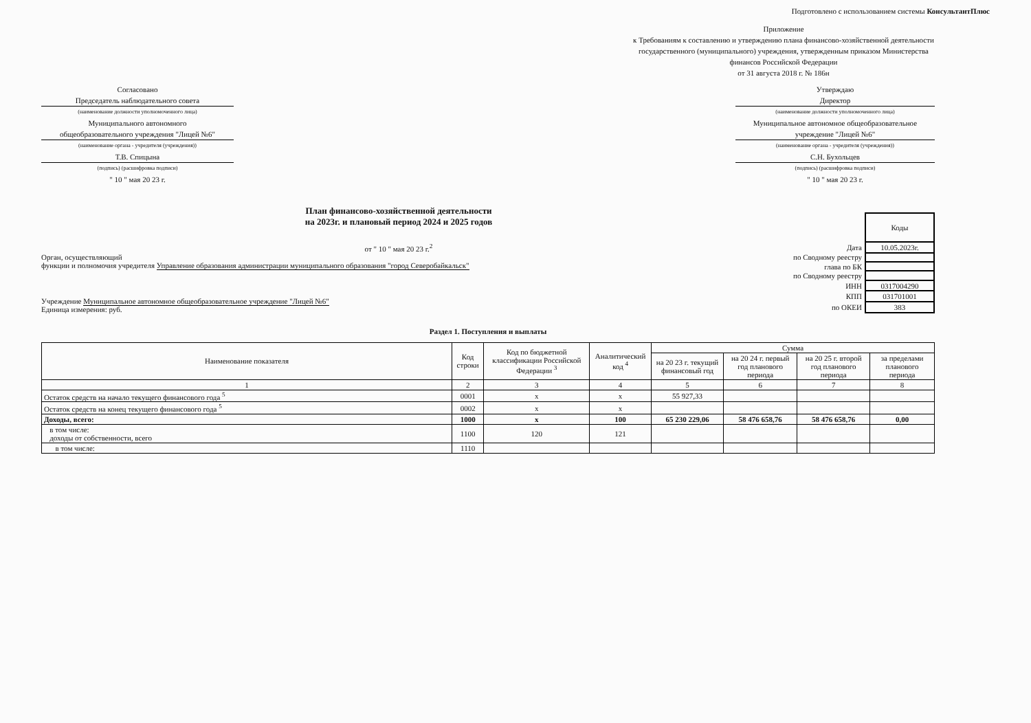Подготовлено с использованием системы КонсультантПлюс
Приложение
к Требованиям к составлению и утверждению плана финансово-хозяйственной деятельности государственного (муниципального) учреждения, утвержденным приказом Министерства финансов Российской Федерации
от 31 августа 2018 г. № 186н
Согласовано
Председатель наблюдательного совета
(наименование должности уполномоченного лица)
Муниципального автономного
общеобразовательного учреждения "Лицей №6"
(наименование органа - учредителя (учреждения))
Т.В. Спицына
(подпись) (расшифровка подписи)
" 10 " мая 20 23 г.
Утверждаю
Директор
(наименование должности уполномоченного лица)
Муниципальное автономное общеобразовательное учреждение "Лицей №6"
(наименование органа - учредителя (учреждения))
С.Н. Бухольцев
(подпись) (расшифровка подписи)
" 10 " мая 20 23 г.
План финансово-хозяйственной деятельности
на 2023г. и плановый период 2024 и 2025 годов
от " 10 " мая 20 23 г.<sup>2</sup>
Орган, осуществляющий
функции и полномочия учредителя Управление образования администрации муниципального образования "город Северобайкальск"
Учреждение Муниципальное автономное общеобразовательное учреждение "Лицей №6"
Единица измерения: руб.
| | Коды |
| Дата | 10.05.2023г. |
| по Сводному реестру | |
| глава по БК | |
| по Сводному реестру | |
| ИНН | 0317004290 |
| КПП | 031701001 |
| по ОКЕИ | 383 |
Раздел 1. Поступления и выплаты
| Наименование показателя | Код строки | Код по бюджетной классификации Российской Федерации <sup>3</sup> | Аналитический код <sup>4</sup> | Сумма | | | |
| --- | --- | --- | --- | --- | --- | --- | --- |
| | | | | на 20 23 г. текущий финансовый год | на 20 24 г. первый год планового периода | на 20 25 г. второй год планового периода | за пределами планового периода |
| 1 | 2 | 3 | 4 | 5 | 6 | 7 | 8 |
| Остаток средств на начало текущего финансового года <sup>5</sup> | 0001 | x | x | 55 927,33 | | | |
| Остаток средств на конец текущего финансового года <sup>5</sup> | 0002 | x | x | | | | |
| Доходы, всего: | 1000 | x | 100 | 65 230 229,06 | 58 476 658,76 | 58 476 658,76 | 0,00 |
| в том числе: доходы от собственности, всего | 1100 | 120 | 121 | | | | |
| в том числе: | 1110 | | | | | | |